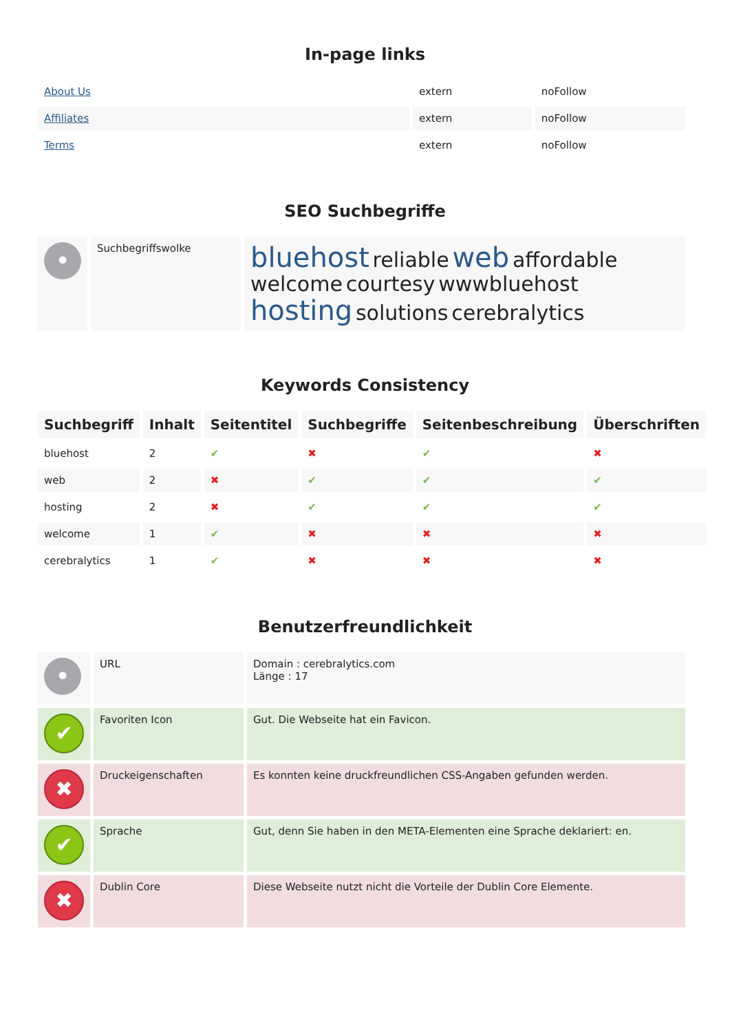In-page links
| About Us | extern | noFollow |
| Affiliates | extern | noFollow |
| Terms | extern | noFollow |
SEO Suchbegriffe
| • | Suchbegriffswolke | bluehost reliable web affordable welcome courtesy wwwbluehost hosting solutions cerebralytics |
Keywords Consistency
| Suchbegriff | Inhalt | Seitentitel | Suchbegriffe | Seitenbeschreibung | Überschriften |
| --- | --- | --- | --- | --- | --- |
| bluehost | 2 | ✔ | ✖ | ✔ | ✖ |
| web | 2 | ✖ | ✔ | ✔ | ✔ |
| hosting | 2 | ✖ | ✔ | ✔ | ✔ |
| welcome | 1 | ✔ | ✖ | ✖ | ✖ |
| cerebralytics | 1 | ✔ | ✖ | ✖ | ✖ |
Benutzerfreundlichkeit
| • | URL | Domain : cerebralytics.com Länge : 17 |
| ✔ | Favoriten Icon | Gut. Die Webseite hat ein Favicon. |
| ✖ | Druckeigenschaften | Es konnten keine druckfreundlichen CSS-Angaben gefunden werden. |
| ✔ | Sprache | Gut, denn Sie haben in den META-Elementen eine Sprache deklariert: en. |
| ✖ | Dublin Core | Diese Webseite nutzt nicht die Vorteile der Dublin Core Elemente. |